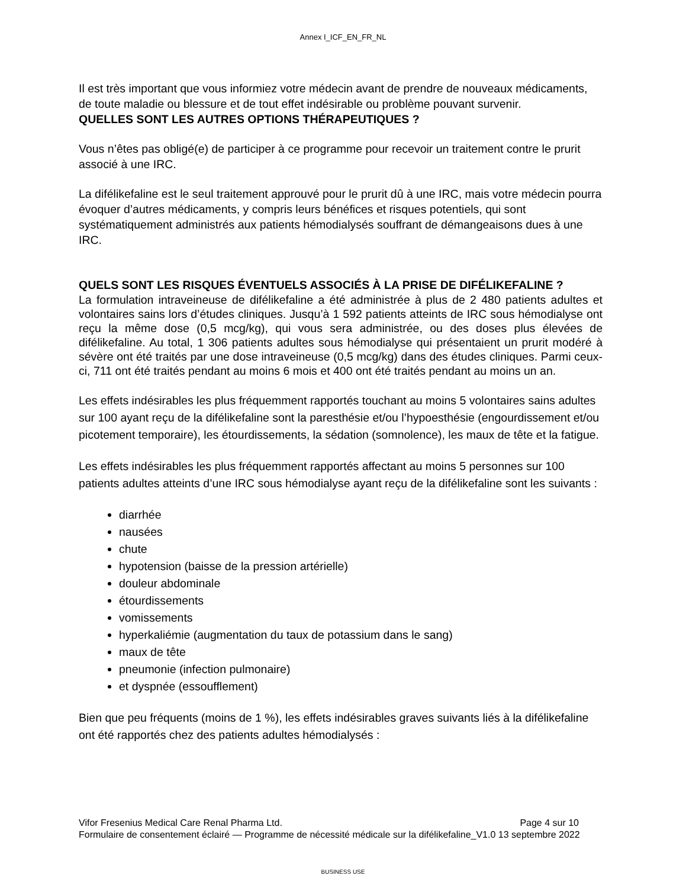Annex I_ICF_EN_FR_NL
Il est très important que vous informiez votre médecin avant de prendre de nouveaux médicaments, de toute maladie ou blessure et de tout effet indésirable ou problème pouvant survenir.
QUELLES SONT LES AUTRES OPTIONS THÉRAPEUTIQUES ?
Vous n’êtes pas obligé(e) de participer à ce programme pour recevoir un traitement contre le prurit associé à une IRC.
La difélikefaline est le seul traitement approuvé pour le prurit dû à une IRC, mais votre médecin pourra évoquer d’autres médicaments, y compris leurs bénéfices et risques potentiels, qui sont systématiquement administrés aux patients hémodialysés souffrant de démangeaisons dues à une IRC.
QUELS SONT LES RISQUES ÉVENTUELS ASSOCIÉS À LA PRISE DE DIFÉLIKEFALINE ?
La formulation intraveineuse de difélikefaline a été administrée à plus de 2 480 patients adultes et volontaires sains lors d’études cliniques. Jusqu’à 1 592 patients atteints de IRC sous hémodialyse ont reçu la même dose (0,5 mcg/kg), qui vous sera administrée, ou des doses plus élevées de difélikefaline. Au total, 1 306 patients adultes sous hémodialyse qui présentaient un prurit modéré à sévère ont été traités par une dose intraveineuse (0,5 mcg/kg) dans des études cliniques. Parmi ceux-ci, 711 ont été traités pendant au moins 6 mois et 400 ont été traités pendant au moins un an.
Les effets indésirables les plus fréquemment rapportés touchant au moins 5 volontaires sains adultes sur 100 ayant reçu de la difélikefaline sont la paresthésie et/ou l’hypoesthésie (engourdissement et/ou picotement temporaire), les étourdissements, la sédation (somnolence), les maux de tête et la fatigue.
Les effets indésirables les plus fréquemment rapportés affectant au moins 5 personnes sur 100 patients adultes atteints d’une IRC sous hémodialyse ayant reçu de la difélikefaline sont les suivants :
diarrhée
nausées
chute
hypotension (baisse de la pression artérielle)
douleur abdominale
étourdissements
vomissements
hyperkaliémie (augmentation du taux de potassium dans le sang)
maux de tête
pneumonie (infection pulmonaire)
et dyspnée (essoufflement)
Bien que peu fréquents (moins de 1 %), les effets indésirables graves suivants liés à la difélikefaline ont été rapportés chez des patients adultes hémodialysés :
Vifor Fresenius Medical Care Renal Pharma Ltd. Page 4 sur 10
Formulaire de consentement éclairé — Programme de nécessité médicale sur la difélikefaline_V1.0 13 septembre 2022
BUSINESS USE